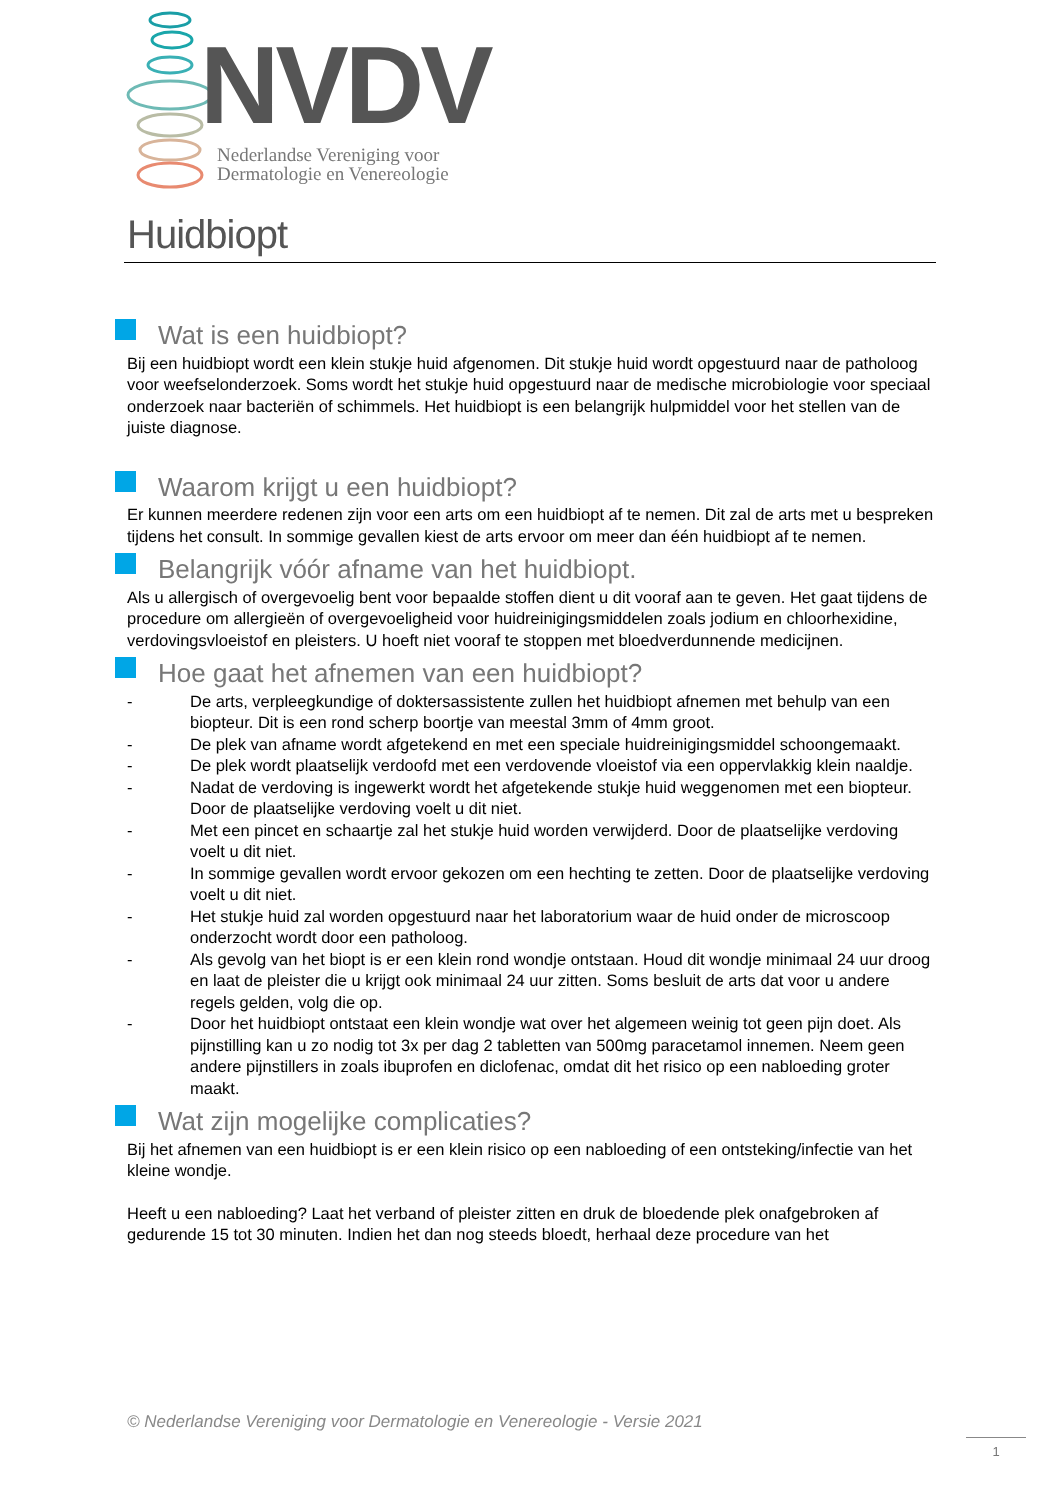NVDV
Nederlandse Vereniging voor
Dermatologie en Venereologie
Huidbiopt
Wat is een huidbiopt?
Bij een huidbiopt wordt een klein stukje huid afgenomen. Dit stukje huid wordt opgestuurd naar de patholoog voor weefselonderzoek. Soms wordt het stukje huid opgestuurd naar de medische microbiologie voor speciaal onderzoek naar bacteriën of schimmels. Het huidbiopt is een belangrijk hulpmiddel voor het stellen van de juiste diagnose.
Waarom krijgt u een huidbiopt?
Er kunnen meerdere redenen zijn voor een arts om een huidbiopt af te nemen. Dit zal de arts met u bespreken tijdens het consult. In sommige gevallen kiest de arts ervoor om meer dan één huidbiopt af te nemen.
Belangrijk vóór afname van het huidbiopt.
Als u allergisch of overgevoelig bent voor bepaalde stoffen dient u dit vooraf aan te geven. Het gaat tijdens de procedure om allergieën of overgevoeligheid voor huidreinigingsmiddelen zoals jodium en chloorhexidine, verdovingsvloeistof en pleisters. U hoeft niet vooraf te stoppen met bloedverdunnende medicijnen.
Hoe gaat het afnemen van een huidbiopt?
- De arts, verpleegkundige of doktersassistente zullen het huidbiopt afnemen met behulp van een biopteur. Dit is een rond scherp boortje van meestal 3mm of 4mm groot.
- De plek van afname wordt afgetekend en met een speciale huidreinigingsmiddel schoongemaakt.
- De plek wordt plaatselijk verdoofd met een verdovende vloeistof via een oppervlakkig klein naaldje.
- Nadat de verdoving is ingewerkt wordt het afgetekende stukje huid weggenomen met een biopteur. Door de plaatselijke verdoving voelt u dit niet.
- Met een pincet en schaartje zal het stukje huid worden verwijderd. Door de plaatselijke verdoving voelt u dit niet.
- In sommige gevallen wordt ervoor gekozen om een hechting te zetten. Door de plaatselijke verdoving voelt u dit niet.
- Het stukje huid zal worden opgestuurd naar het laboratorium waar de huid onder de microscoop onderzocht wordt door een patholoog.
- Als gevolg van het biopt is er een klein rond wondje ontstaan. Houd dit wondje minimaal 24 uur droog en laat de pleister die u krijgt ook minimaal 24 uur zitten. Soms besluit de arts dat voor u andere regels gelden, volg die op.
- Door het huidbiopt ontstaat een klein wondje wat over het algemeen weinig tot geen pijn doet. Als pijnstilling kan u zo nodig tot 3x per dag 2 tabletten van 500mg paracetamol innemen. Neem geen andere pijnstillers in zoals ibuprofen en diclofenac, omdat dit het risico op een nabloeding groter maakt.
Wat zijn mogelijke complicaties?
Bij het afnemen van een huidbiopt is er een klein risico op een nabloeding of een ontsteking/infectie van het kleine wondje.
Heeft u een nabloeding? Laat het verband of pleister zitten en druk de bloedende plek onafgebroken af gedurende 15 tot 30 minuten. Indien het dan nog steeds bloedt, herhaal deze procedure van het
© Nederlandse Vereniging voor Dermatologie en Venereologie - Versie 2021
1